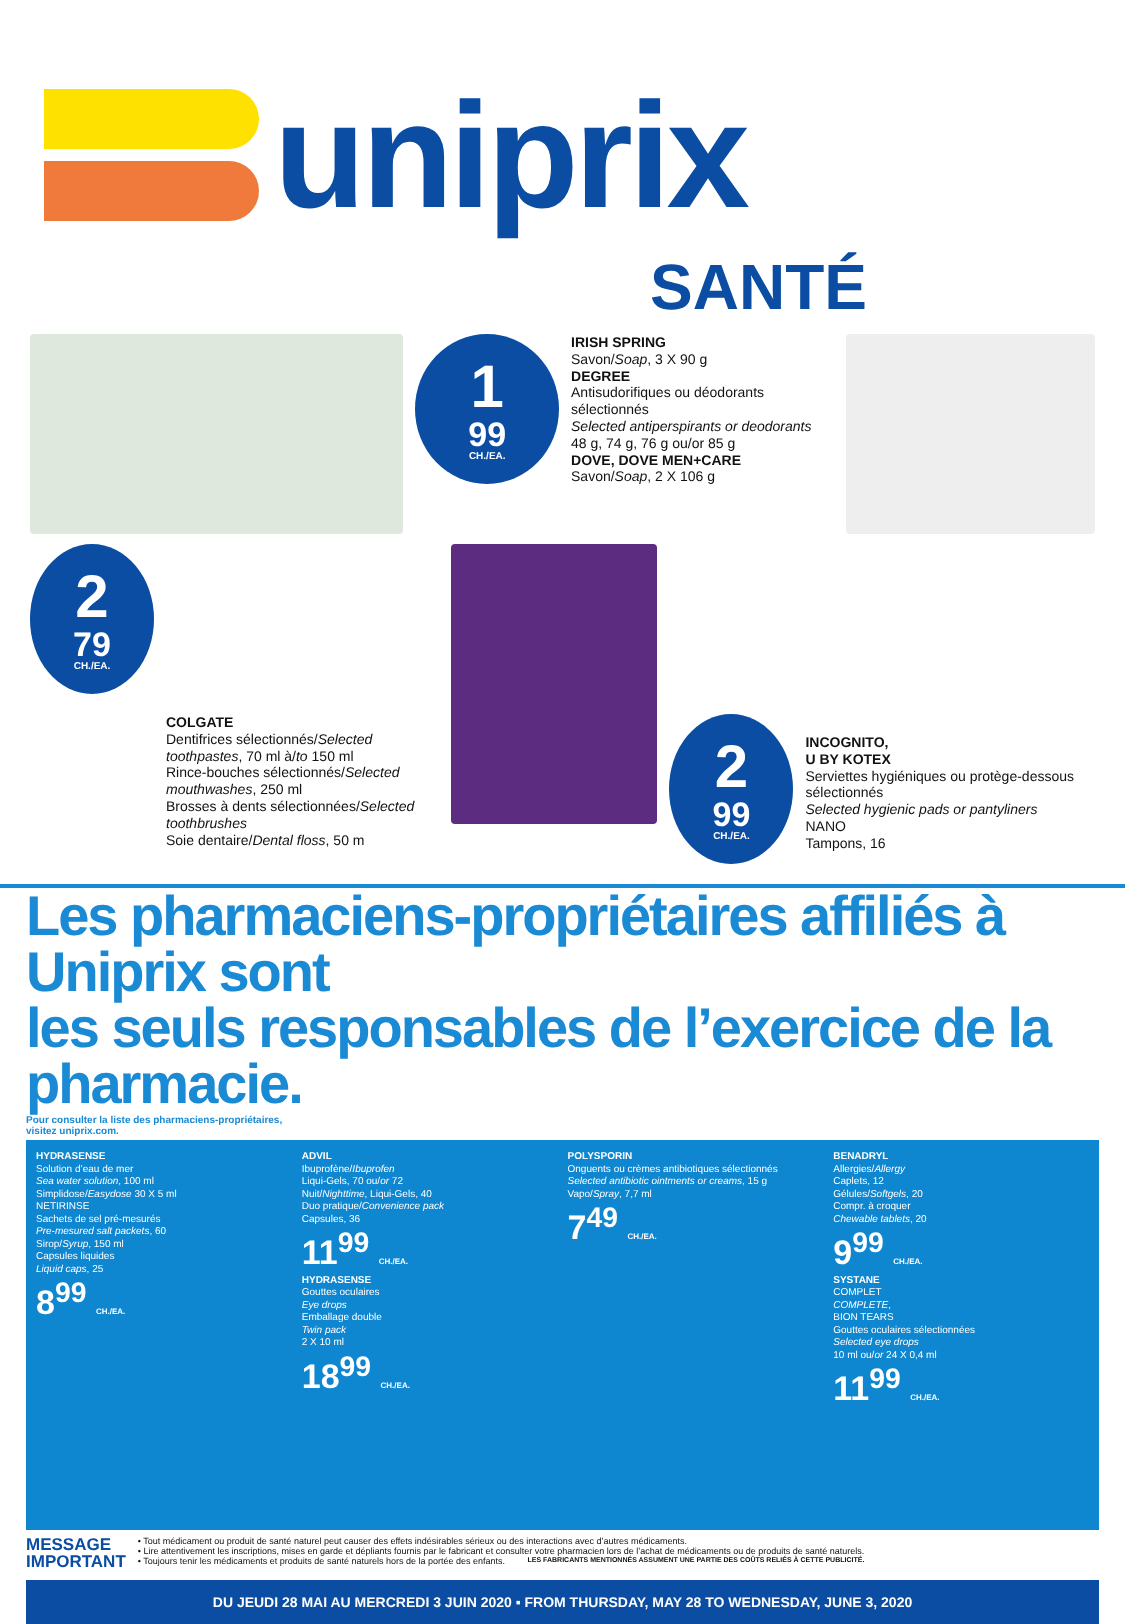uniprix
SANTÉ
1<sup>99</sup>
CH./EA.
IRISH SPRING
Savon/Soap, 3 X 90 g
DEGREE
Antisudorifiques ou déodorants sélectionnés
Selected antiperspirants or deodorants
48 g, 74 g, 76 g ou/or 85 g
DOVE, DOVE MEN+CARE
Savon/Soap, 2 X 106 g
2<sup>79</sup>
CH./EA.
COLGATE
Dentifrices sélectionnés/Selected toothpastes, 70 ml à/to 150 ml
Rince-bouches sélectionnés/Selected mouthwashes, 250 ml
Brosses à dents sélectionnées/Selected toothbrushes
Soie dentaire/Dental floss, 50 m
2<sup>99</sup>
CH./EA.
INCOGNITO,
U BY KOTEX
Serviettes hygiéniques ou protège-dessous sélectionnés
Selected hygienic pads or pantyliners
NANO
Tampons, 16
Les pharmaciens-propriétaires affiliés à Uniprix sont
les seuls responsables de l’exercice de la pharmacie.
Pour consulter la liste des pharmaciens-propriétaires,
visitez uniprix.com.
HYDRASENSE
Solution d’eau de mer
Sea water solution, 100 ml
Simplidose/Easydose 30 X 5 ml
NETIRINSE
Sachets de sel pré-mesurés
Pre-mesured salt packets, 60
Sirop/Syrup, 150 ml
Capsules liquides
Liquid caps, 25
8<sup>99</sup> CH./EA.
ADVIL
Ibuprofène/Ibuprofen
Liqui-Gels, 70 ou/or 72
Nuit/Nighttime, Liqui-Gels, 40
Duo pratique/Convenience pack
Capsules, 36
11<sup>99</sup> CH./EA.
HYDRASENSE
Gouttes oculaires
Eye drops
Emballage double
Twin pack
2 X 10 ml
18<sup>99</sup> CH./EA.
POLYSPORIN
Onguents ou crèmes antibiotiques sélectionnés
Selected antibiotic ointments or creams, 15 g
Vapo/Spray, 7,7 ml
7<sup>49</sup> CH./EA.
BENADRYL
Allergies/Allergy
Caplets, 12
Gélules/Softgels, 20
Compr. à croquer
Chewable tablets, 20
9<sup>99</sup> CH./EA.
SYSTANE
COMPLET
COMPLETE,
BION TEARS
Gouttes oculaires sélectionnées
Selected eye drops
10 ml ou/or 24 X 0,4 ml
11<sup>99</sup> CH./EA.
MESSAGE
IMPORTANT
• Tout médicament ou produit de santé naturel peut causer des effets indésirables sérieux ou des interactions avec d’autres médicaments.
• Lire attentivement les inscriptions, mises en garde et dépliants fournis par le fabricant et consulter votre pharmacien lors de l’achat de médicaments ou de produits de santé naturels.
• Toujours tenir les médicaments et produits de santé naturels hors de la portée des enfants. LES FABRICANTS MENTIONNÉS ASSUMENT UNE PARTIE DES COÛTS RELIÉS À CETTE PUBLICITÉ.
DU JEUDI 28 MAI AU MERCREDI 3 JUIN 2020 ▪ FROM THURSDAY, MAY 28 TO WEDNESDAY, JUNE 3, 2020